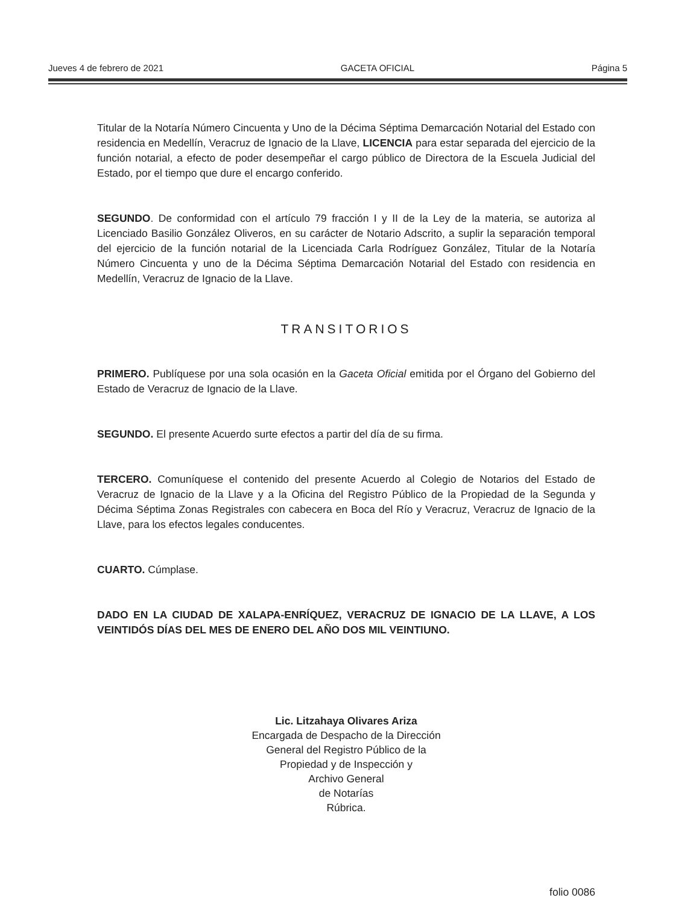Jueves 4 de febrero de 2021 GACETA OFICIAL Página 5
Titular de la Notaría Número Cincuenta y Uno de la Décima Séptima Demarcación Notarial del Estado con residencia en Medellín, Veracruz de Ignacio de la Llave, LICENCIA para estar separada del ejercicio de la función notarial, a efecto de poder desempeñar el cargo público de Directora de la Escuela Judicial del Estado, por el tiempo que dure el encargo conferido.
SEGUNDO. De conformidad con el artículo 79 fracción I y II de la Ley de la materia, se autoriza al Licenciado Basilio González Oliveros, en su carácter de Notario Adscrito, a suplir la separación temporal del ejercicio de la función notarial de la Licenciada Carla Rodríguez González, Titular de la Notaría Número Cincuenta y uno de la Décima Séptima Demarcación Notarial del Estado con residencia en Medellín, Veracruz de Ignacio de la Llave.
TRANSITORIOS
PRIMERO. Publíquese por una sola ocasión en la Gaceta Oficial emitida por el Órgano del Gobierno del Estado de Veracruz de Ignacio de la Llave.
SEGUNDO. El presente Acuerdo surte efectos a partir del día de su firma.
TERCERO. Comuníquese el contenido del presente Acuerdo al Colegio de Notarios del Estado de Veracruz de Ignacio de la Llave y a la Oficina del Registro Público de la Propiedad de la Segunda y Décima Séptima Zonas Registrales con cabecera en Boca del Río y Veracruz, Veracruz de Ignacio de la Llave, para los efectos legales conducentes.
CUARTO. Cúmplase.
DADO EN LA CIUDAD DE XALAPA-ENRÍQUEZ, VERACRUZ DE IGNACIO DE LA LLAVE, A LOS VEINTIDÓS DÍAS DEL MES DE ENERO DEL AÑO DOS MIL VEINTIUNO.
Lic. Litzahaya Olivares Ariza
Encargada de Despacho de la Dirección
General del Registro Público de la
Propiedad y de Inspección y
Archivo General
de Notarías
Rúbrica.
folio 0086